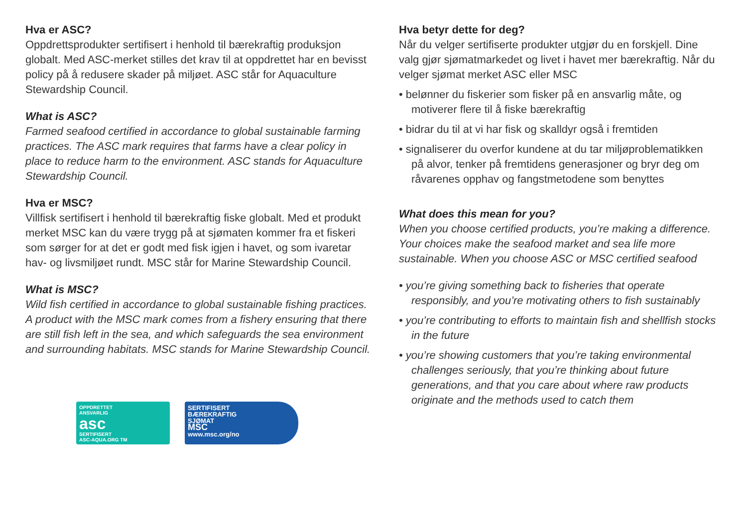Hva er ASC?
Oppdrettsprodukter sertifisert i henhold til bærekraftig produksjon globalt. Med ASC-merket stilles det krav til at oppdrettet har en bevisst policy på å redusere skader på miljøet. ASC står for Aquaculture Stewardship Council.
What is ASC?
Farmed seafood certified in accordance to global sustainable farming practices. The ASC mark requires that farms have a clear policy in place to reduce harm to the environment. ASC stands for Aquaculture Stewardship Council.
Hva er MSC?
Villfisk sertifisert i henhold til bærekraftig fiske globalt. Med et produkt merket MSC kan du være trygg på at sjømaten kommer fra et fiskeri som sørger for at det er godt med fisk igjen i havet, og som ivaretar hav- og livsmiljøet rundt. MSC står for Marine Stewardship Council.
What is MSC?
Wild fish certified in accordance to global sustainable fishing practices. A product with the MSC mark comes from a fishery ensuring that there are still fish left in the sea, and which safeguards the sea environment and surrounding habitats. MSC stands for Marine Stewardship Council.
OPPDRETTET
ANSVARLIG
asc
SERTIFISERT
ASC-AQUA.ORG TM
SERTIFISERT
BÆREKRAFTIG
SJØMAT
MSC
www.msc.org/no
Hva betyr dette for deg?
Når du velger sertifiserte produkter utgjør du en forskjell. Dine valg gjør sjømatmarkedet og livet i havet mer bærekraftig. Når du velger sjømat merket ASC eller MSC
• belønner du fiskerier som fisker på en ansvarlig måte, og motiverer flere til å fiske bærekraftig
• bidrar du til at vi har fisk og skalldyr også i fremtiden
• signaliserer du overfor kundene at du tar miljøproblematikken på alvor, tenker på fremtidens generasjoner og bryr deg om råvarenes opphav og fangstmetodene som benyttes
What does this mean for you?
When you choose certified products, you’re making a difference. Your choices make the seafood market and sea life more sustainable. When you choose ASC or MSC certified seafood
• you’re giving something back to fisheries that operate responsibly, and you’re motivating others to fish sustainably
• you’re contributing to efforts to maintain fish and shellfish stocks in the future
• you’re showing customers that you’re taking environmental challenges seriously, that you’re thinking about future generations, and that you care about where raw products originate and the methods used to catch them